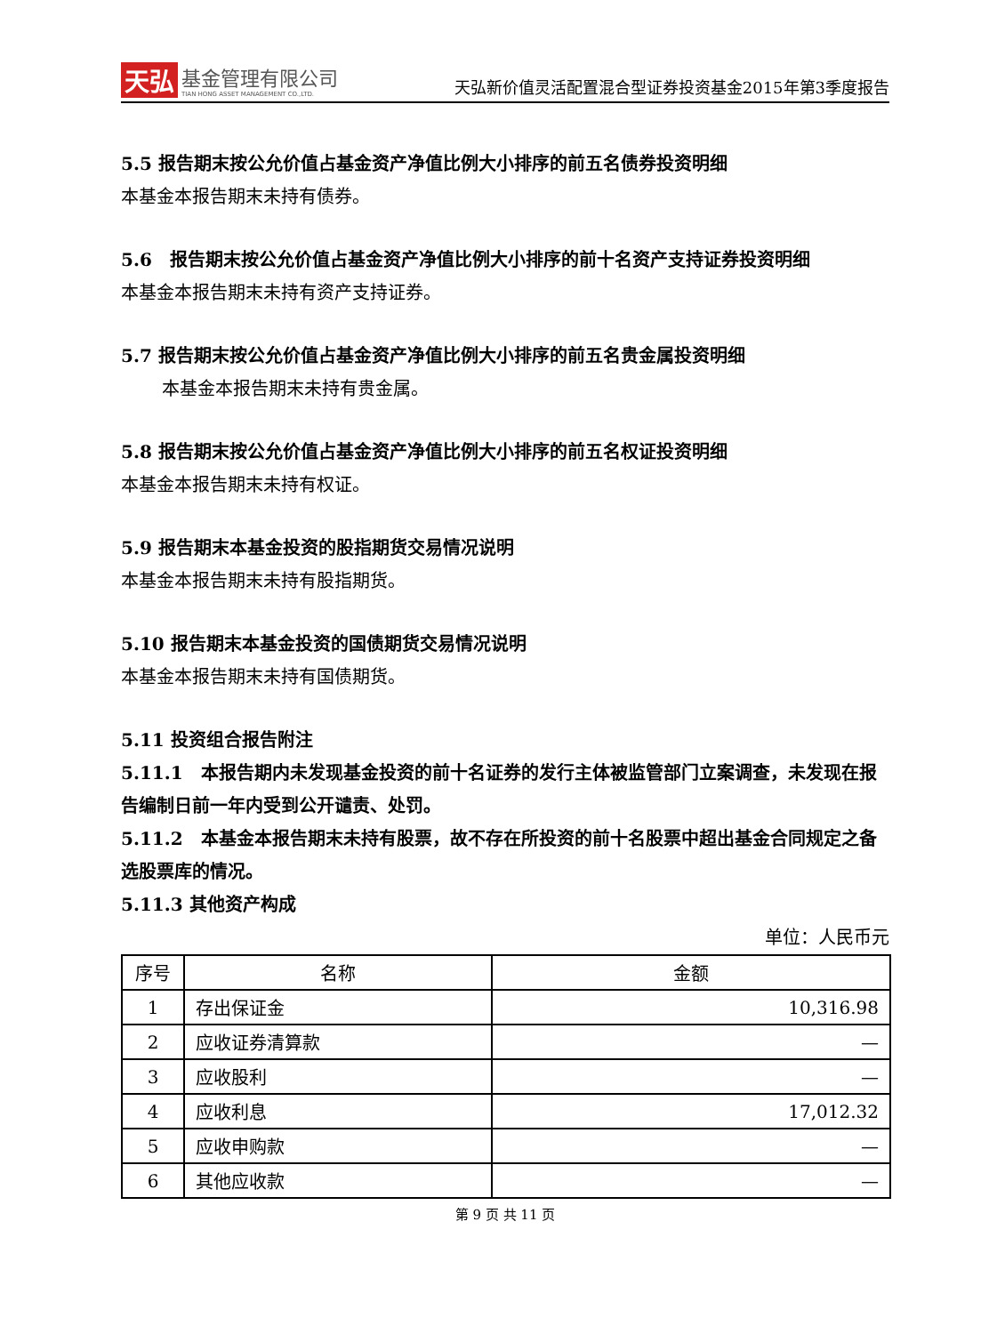天弘 基金管理有限公司
TIAN HONG ASSET MANAGEMENT CO.,LTD.
天弘新价值灵活配置混合型证券投资基金2015年第3季度报告
5.5 报告期末按公允价值占基金资产净值比例大小排序的前五名债券投资明细
本基金本报告期末未持有债券。
5.6　报告期末按公允价值占基金资产净值比例大小排序的前十名资产支持证券投资明细
本基金本报告期末未持有资产支持证券。
5.7 报告期末按公允价值占基金资产净值比例大小排序的前五名贵金属投资明细
本基金本报告期末未持有贵金属。
5.8 报告期末按公允价值占基金资产净值比例大小排序的前五名权证投资明细
本基金本报告期末未持有权证。
5.9 报告期末本基金投资的股指期货交易情况说明
本基金本报告期末未持有股指期货。
5.10 报告期末本基金投资的国债期货交易情况说明
本基金本报告期末未持有国债期货。
5.11 投资组合报告附注
5.11.1　本报告期内未发现基金投资的前十名证券的发行主体被监管部门立案调查，未发现在报告编制日前一年内受到公开谴责、处罚。
5.11.2　本基金本报告期末未持有股票，故不存在所投资的前十名股票中超出基金合同规定之备选股票库的情况。
5.11.3 其他资产构成
单位：人民币元
| 序号 | 名称 | 金额 |
| --- | --- | --- |
| 1 | 存出保证金 | 10,316.98 |
| 2 | 应收证券清算款 | — |
| 3 | 应收股利 | — |
| 4 | 应收利息 | 17,012.32 |
| 5 | 应收申购款 | — |
| 6 | 其他应收款 | — |
第 9 页 共 11 页